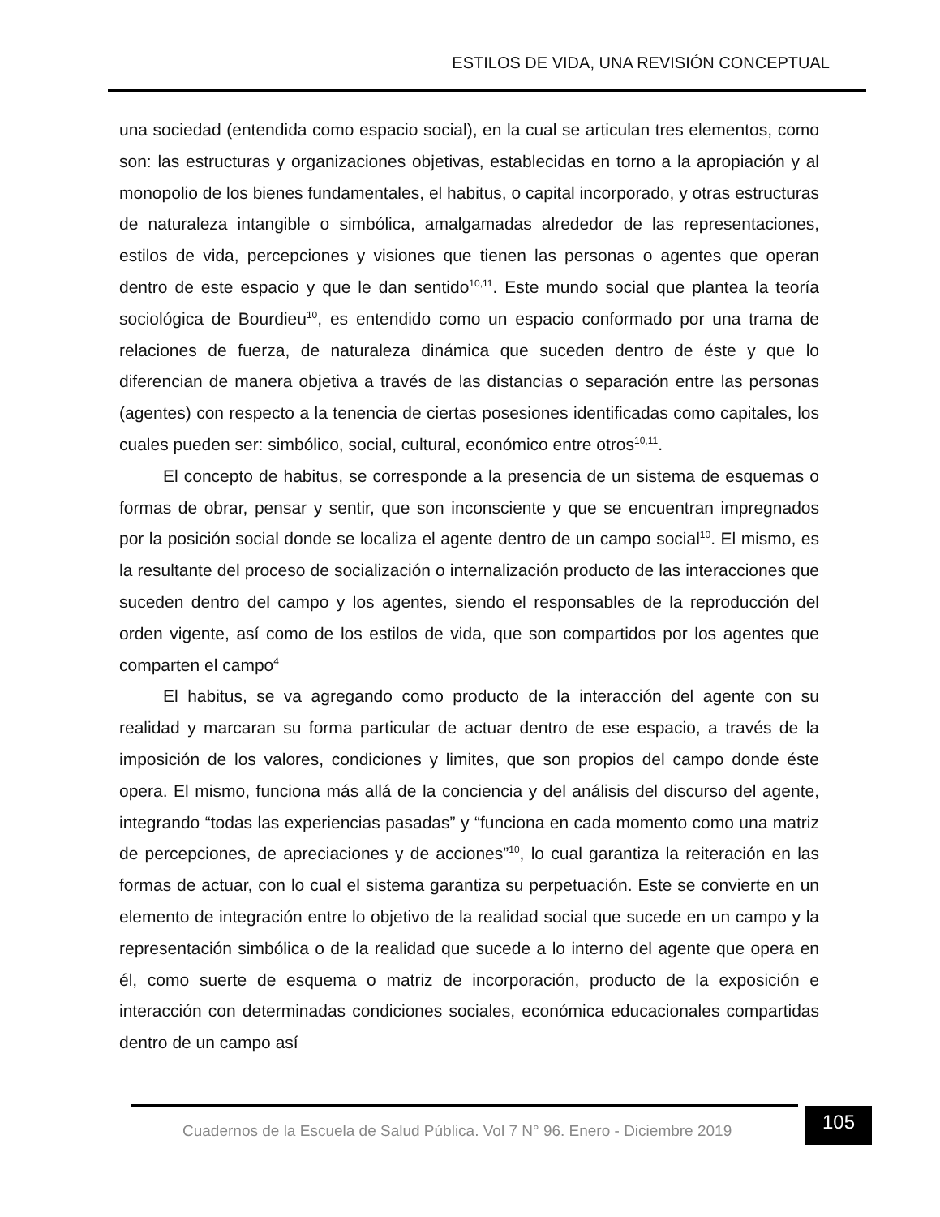ESTILOS DE VIDA, UNA REVISIÓN CONCEPTUAL
una sociedad (entendida como espacio social), en la cual se articulan tres elementos, como son: las estructuras y organizaciones objetivas, establecidas en torno a la apropiación y al monopolio de los bienes fundamentales, el habitus, o capital incorporado, y otras estructuras de naturaleza intangible o simbólica, amalgamadas alrededor de las representaciones, estilos de vida, percepciones y visiones que tienen las personas o agentes que operan dentro de este espacio y que le dan sentido<sup>10,11</sup>. Este mundo social que plantea la teoría sociológica de Bourdieu<sup>10</sup>, es entendido como un espacio conformado por una trama de relaciones de fuerza, de naturaleza dinámica que suceden dentro de éste y que lo diferencian de manera objetiva a través de las distancias o separación entre las personas (agentes) con respecto a la tenencia de ciertas posesiones identificadas como capitales, los cuales pueden ser: simbólico, social, cultural, económico entre otros<sup>10,11</sup>.
El concepto de habitus, se corresponde a la presencia de un sistema de esquemas o formas de obrar, pensar y sentir, que son inconsciente y que se encuentran impregnados por la posición social donde se localiza el agente dentro de un campo social<sup>10</sup>. El mismo, es la resultante del proceso de socialización o internalización producto de las interacciones que suceden dentro del campo y los agentes, siendo el responsables de la reproducción del orden vigente, así como de los estilos de vida, que son compartidos por los agentes que comparten el campo<sup>4</sup>
El habitus, se va agregando como producto de la interacción del agente con su realidad y marcaran su forma particular de actuar dentro de ese espacio, a través de la imposición de los valores, condiciones y limites, que son propios del campo donde éste opera. El mismo, funciona más allá de la conciencia y del análisis del discurso del agente, integrando “todas las experiencias pasadas” y “funciona en cada momento como una matriz de percepciones, de apreciaciones y de acciones”<sup>10</sup>, lo cual garantiza la reiteración en las formas de actuar, con lo cual el sistema garantiza su perpetuación. Este se convierte en un elemento de integración entre lo objetivo de la realidad social que sucede en un campo y la representación simbólica o de la realidad que sucede a lo interno del agente que opera en él, como suerte de esquema o matriz de incorporación, producto de la exposición e interacción con determinadas condiciones sociales, económica educacionales compartidas dentro de un campo así
Cuadernos de la Escuela de Salud Pública. Vol 7 N° 96. Enero - Diciembre 2019
105